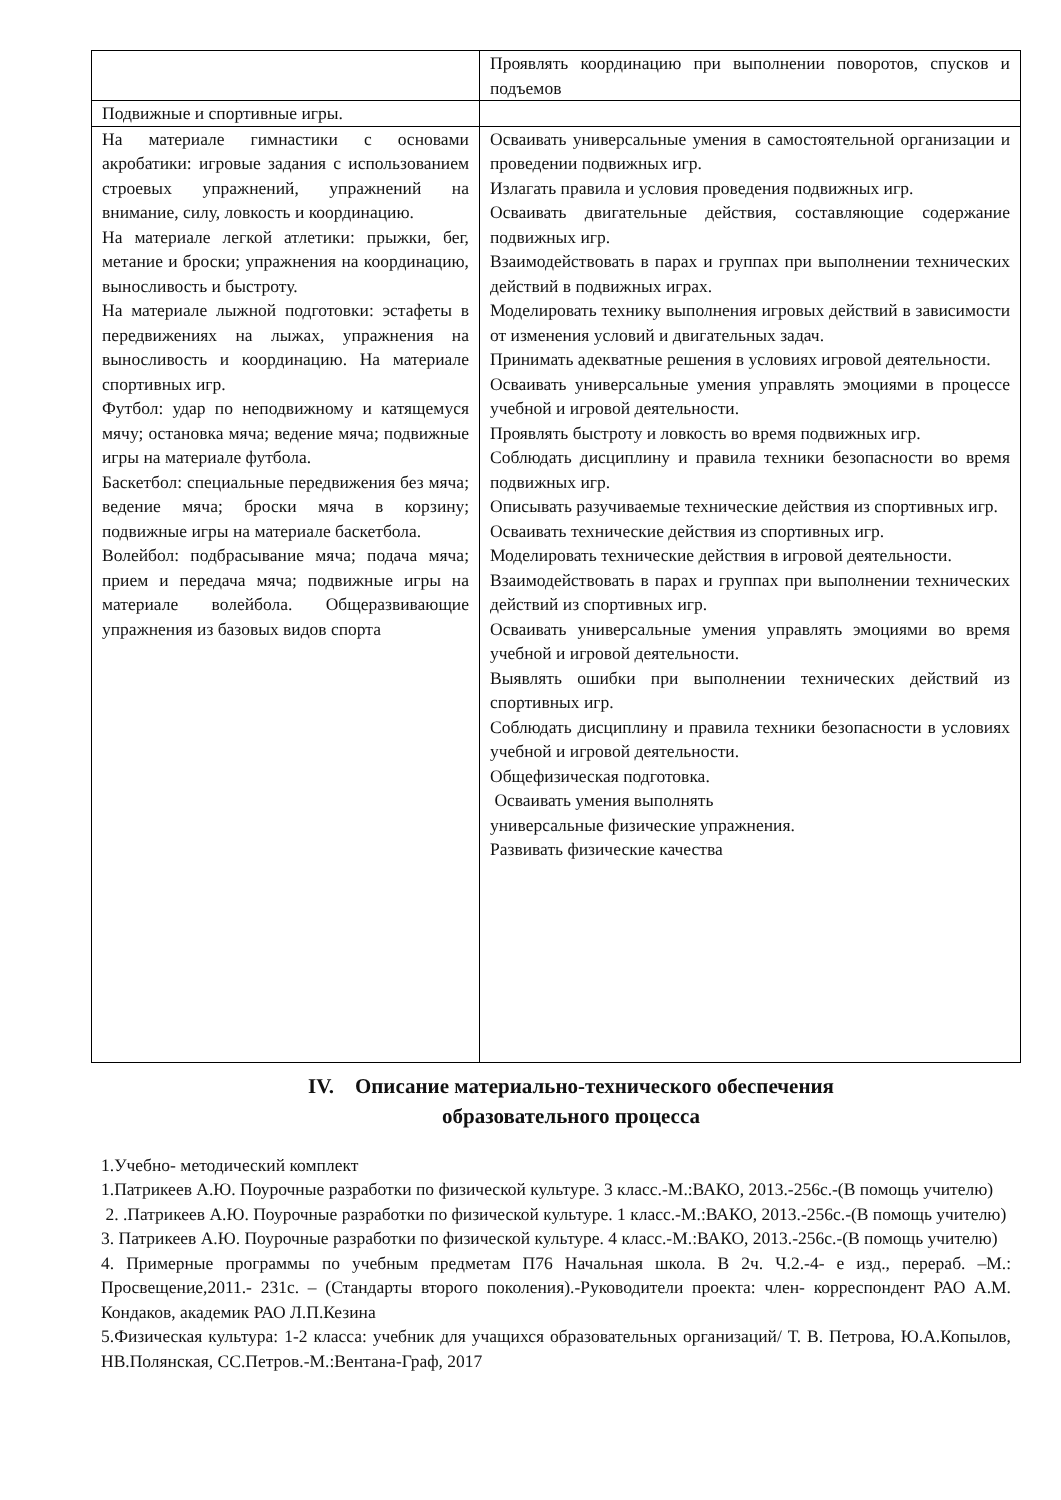| | Проявлять координацию при выполнении поворотов, спусков и подъемов |
| Подвижные и спортивные игры. | |
| На материале гимнастики с основами акробатики: игровые задания с использованием строевых упражнений, упражнений на внимание, силу, ловкость и координацию. На материале легкой атлетики: прыжки, бег, метание и броски; упражнения на координацию, выносливость и быстроту. На материале лыжной подготовки: эстафеты в передвижениях на лыжах, упражнения на выносливость и координацию. На материале спортивных игр. Футбол: удар по неподвижному и катящемуся мячу; остановка мяча; ведение мяча; подвижные игры на материале футбола. Баскетбол: специальные передвижения без мяча; ведение мяча; броски мяча в корзину; подвижные игры на материале баскетбола. Волейбол: подбрасывание мяча; подача мяча; прием и передача мяча; подвижные игры на материале волейбола. Общеразвивающие упражнения из базовых видов спорта | Осваивать универсальные умения в самостоятельной организации и проведении подвижных игр. Излагать правила и условия проведения подвижных игр. Осваивать двигательные действия, составляющие содержание подвижных игр. Взаимодействовать в парах и группах при выполнении технических действий в подвижных играх. Моделировать технику выполнения игровых действий в зависимости от изменения условий и двигательных задач. Принимать адекватные решения в условиях игровой деятельности. Осваивать универсальные умения управлять эмоциями в процессе учебной и игровой деятельности. Проявлять быстроту и ловкость во время подвижных игр. Соблюдать дисциплину и правила техники безопасности во время подвижных игр. Описывать разучиваемые технические действия из спортивных игр. Осваивать технические действия из спортивных игр. Моделировать технические действия в игровой деятельности. Взаимодействовать в парах и группах при выполнении технических действий из спортивных игр. Осваивать универсальные умения управлять эмоциями во время учебной и игровой деятельности. Выявлять ошибки при выполнении технических действий из спортивных игр. Соблюдать дисциплину и правила техники безопасности в условиях учебной и игровой деятельности. Общефизическая подготовка. Осваивать умения выполнять универсальные физические упражнения. Развивать физические качества |
IV. Описание материально-технического обеспечения
образовательного процесса
1.Учебно- методический комплект
1.Патрикеев А.Ю. Поурочные разработки по физической культуре. 3 класс.-М.:ВАКО, 2013.-256с.-(В помощь учителю)
2. .Патрикеев А.Ю. Поурочные разработки по физической культуре. 1 класс.-М.:ВАКО, 2013.-256с.-(В помощь учителю)
3. Патрикеев А.Ю. Поурочные разработки по физической культуре. 4 класс.-М.:ВАКО, 2013.-256с.-(В помощь учителю)
4. Примерные программы по учебным предметам П76 Начальная школа. В 2ч. Ч.2.-4- е изд., перераб. –М.: Просвещение,2011.- 231с. – (Стандарты второго поколения).-Руководители проекта: член- корреспондент РАО А.М. Кондаков, академик РАО Л.П.Кезина
5.Физическая культура: 1-2 класса: учебник для учащихся образовательных организаций/ Т. В. Петрова, Ю.А.Копылов, НВ.Полянская, СС.Петров.-М.:Вентана-Граф, 2017